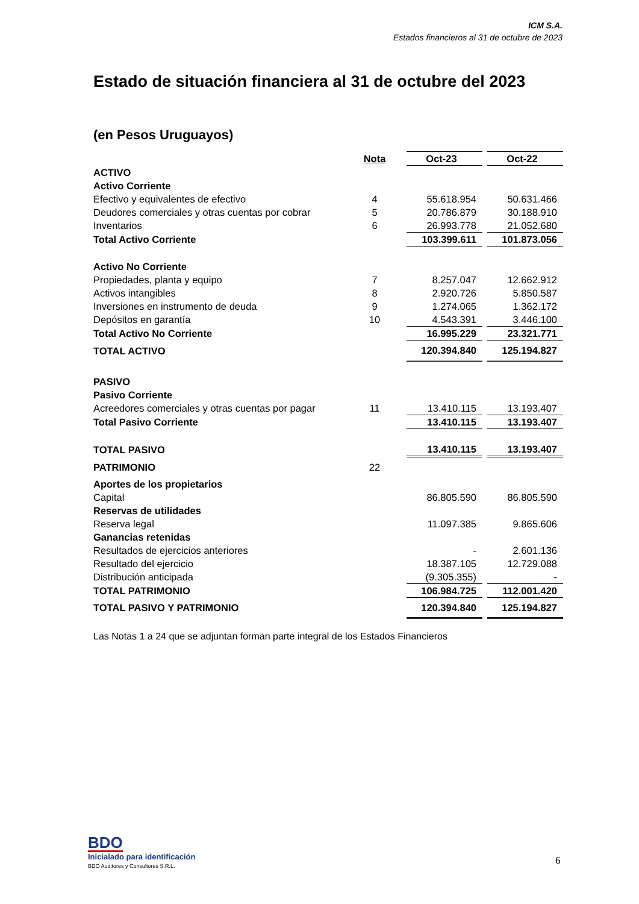ICM S.A.
Estados financieros al 31 de octubre de 2023
Estado de situación financiera al 31 de octubre del 2023
(en Pesos Uruguayos)
| | Nota | | Oct-23 | | Oct-22 |
| --- | --- | --- | --- | --- | --- |
| ACTIVO | | | | | |
| Activo Corriente | | | | | |
| Efectivo y equivalentes de efectivo | 4 | | 55.618.954 | | 50.631.466 |
| Deudores comerciales y otras cuentas por cobrar | 5 | | 20.786.879 | | 30.188.910 |
| Inventarios | 6 | | 26.993.778 | | 21.052.680 |
| Total Activo Corriente | | | 103.399.611 | | 101.873.056 |
| Activo No Corriente | | | | | |
| Propiedades, planta y equipo | 7 | | 8.257.047 | | 12.662.912 |
| Activos intangibles | 8 | | 2.920.726 | | 5.850.587 |
| Inversiones en instrumento de deuda | 9 | | 1.274.065 | | 1.362.172 |
| Depósitos en garantía | 10 | | 4.543.391 | | 3.446.100 |
| Total Activo No Corriente | | | 16.995.229 | | 23.321.771 |
| TOTAL ACTIVO | | | 120.394.840 | | 125.194.827 |
| PASIVO | | | | | |
| Pasivo Corriente | | | | | |
| Acreedores comerciales y otras cuentas por pagar | 11 | | 13.410.115 | | 13.193.407 |
| Total Pasivo Corriente | | | 13.410.115 | | 13.193.407 |
| TOTAL PASIVO | | | 13.410.115 | | 13.193.407 |
| PATRIMONIO | 22 | | | | |
| Aportes de los propietarios | | | | | |
| Capital | | | 86.805.590 | | 86.805.590 |
| Reservas de utilidades | | | | | |
| Reserva legal | | | 11.097.385 | | 9.865.606 |
| Ganancias retenidas | | | | | |
| Resultados de ejercicios anteriores | | | - | | 2.601.136 |
| Resultado del ejercicio | | | 18.387.105 | | 12.729.088 |
| Distribución anticipada | | | (9.305.355) | | - |
| TOTAL PATRIMONIO | | | 106.984.725 | | 112.001.420 |
| TOTAL PASIVO Y PATRIMONIO | | | 120.394.840 | | 125.194.827 |
Las Notas 1 a 24 que se adjuntan forman parte integral de los Estados Financieros
BDO
Inicialado para identificación
BDO Auditores y Consultores S.R.L.
6